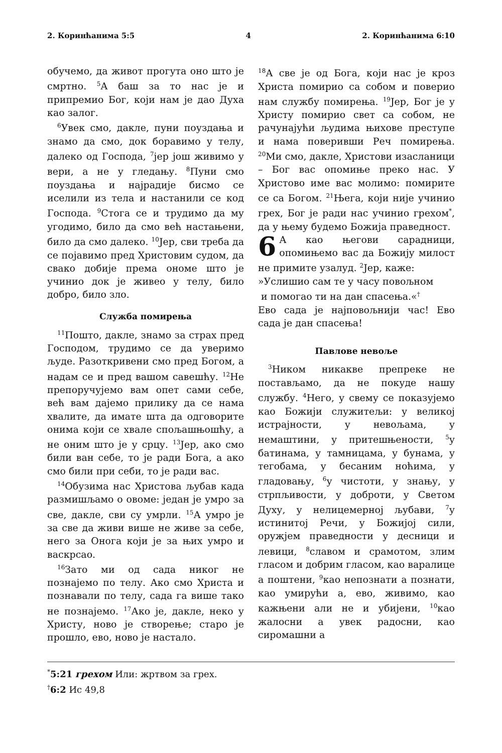2. Коринћанима 5:5 4 2. Коринћанима 6:10
обучемо, да живот прогута оно што је смртно. <sup>5</sup>А баш за то нас је и припремио Бог, који нам је дао Духа као залог.
<sup>6</sup> Увек смо, дакле, пуни поуздања и знамо да смо, док боравимо у телу, далеко од Господа, <sup>7</sup>јер још живимо у вери, а не у гледању. <sup>8</sup>Пуни смо поуздања и најрадије бисмо се иселили из тела и настанили се код Господа. <sup>9</sup>Стога се и трудимо да му угодимо, било да смо већ настањени, било да смо далеко. <sup>10</sup>Јер, сви треба да се појавимо пред Христовим судом, да свако добије према ономе што је учинио док је живео у телу, било добро, било зло.
Служба помирења
<sup>11</sup> Пошто, дакле, знамо за страх пред Господом, трудимо се да уверимо људе. Разоткривени смо пред Богом, а надам се и пред вашом савешћу. <sup>12</sup>Не препоручујемо вам опет сами себе, већ вам дајемо прилику да се нама хвалите, да имате шта да одговорите онима који се хвале спољашњошћу, а не оним што је у срцу. <sup>13</sup>Јер, ако смо били ван себе, то је ради Бога, а ако смо били при себи, то је ради вас.
<sup>14</sup> Обузима нас Христова љубав када размишљамо о овоме: један је умро за све, дакле, сви су умрли. <sup>15</sup>А умро је за све да живи више не живе за себе, него за Онога који је за њих умро и васкрсао.
<sup>16</sup> Зато ми од сада никог не познајемо по телу. Ако смо Христа и познавали по телу, сада га више тако не познајемо. <sup>17</sup>Ако је, дакле, неко у Христу, ново је створење; старо је прошло, ево, ново је настало.
<sup>18</sup> А све је од Бога, који нас је кроз Христа помирио са собом и поверио нам службу помирења. <sup>19</sup>Јер, Бог је у Христу помирио свет са собом, не рачунајући људима њихове преступе и нама поверивши Реч помирења. <sup>20</sup>Ми смо, дакле, Христови изасланици – Бог вас опомиње преко нас. У Христово име вас молимо: помирите се са Богом. <sup>21</sup>Њега, који није учинио грех, Бог је ради нас учинио грехом<sup>*</sup>, да у њему будемо Божија праведност.
6 А као његови сарадници, опомињемо вас да Божију милост не примите узалуд. <sup>2</sup>Јер, каже:
»Услишио сам те у часу повољном
и помогао ти на дан спасења.«<sup>†</sup>
Ево сада је најповољнији час! Ево сада је дан спасења!
Павлове невоље
<sup>3</sup> Ником никакве препреке не постављамо, да не покуде нашу службу. <sup>4</sup>Него, у свему се показујемо као Божији служитељи: у великој истрајности, у невољама, у немаштини, у притешњености, <sup>5</sup>у батинама, у тамницама, у бунама, у тегобама, у бесаним ноћима, у гладовању, <sup>6</sup>у чистоти, у знању, у стрпљивости, у доброти, у Светом Духу, у нелицемерној љубави, <sup>7</sup>у истинитој Речи, у Божијој сили, оружјем праведности у десници и левици, <sup>8</sup>славом и срамотом, злим гласом и добрим гласом, као варалице а поштени, <sup>9</sup>као непознати а познати, као умирући а, ево, живимо, као кажњени али не и убијени, <sup>10</sup>као жалосни а увек радосни, као сиромашни а
<sup>*</sup> 5:21 грехом Или: жртвом за грех.
<sup>†</sup> 6:2 Ис 49,8